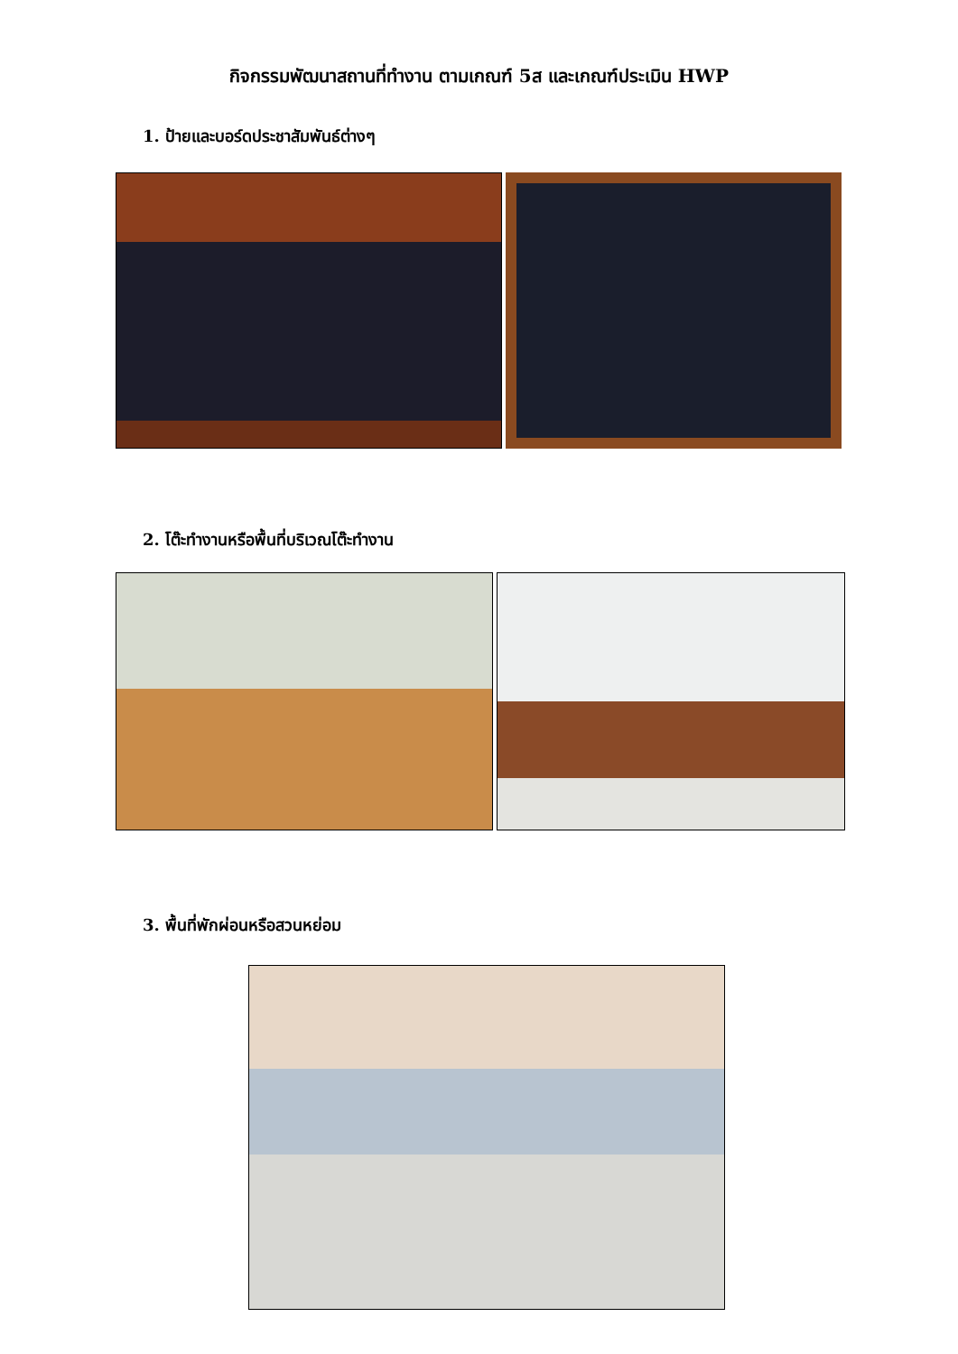กิจกรรมพัฒนาสถานที่ทำงาน ตามเกณฑ์ 5ส และเกณฑ์ประเมิน HWP
1. ป้ายและบอร์ดประชาสัมพันธ์ต่างๆ
2. โต๊ะทำงานหรือพื้นที่บริเวณโต๊ะทำงาน
3. พื้นที่พักผ่อนหรือสวนหย่อม